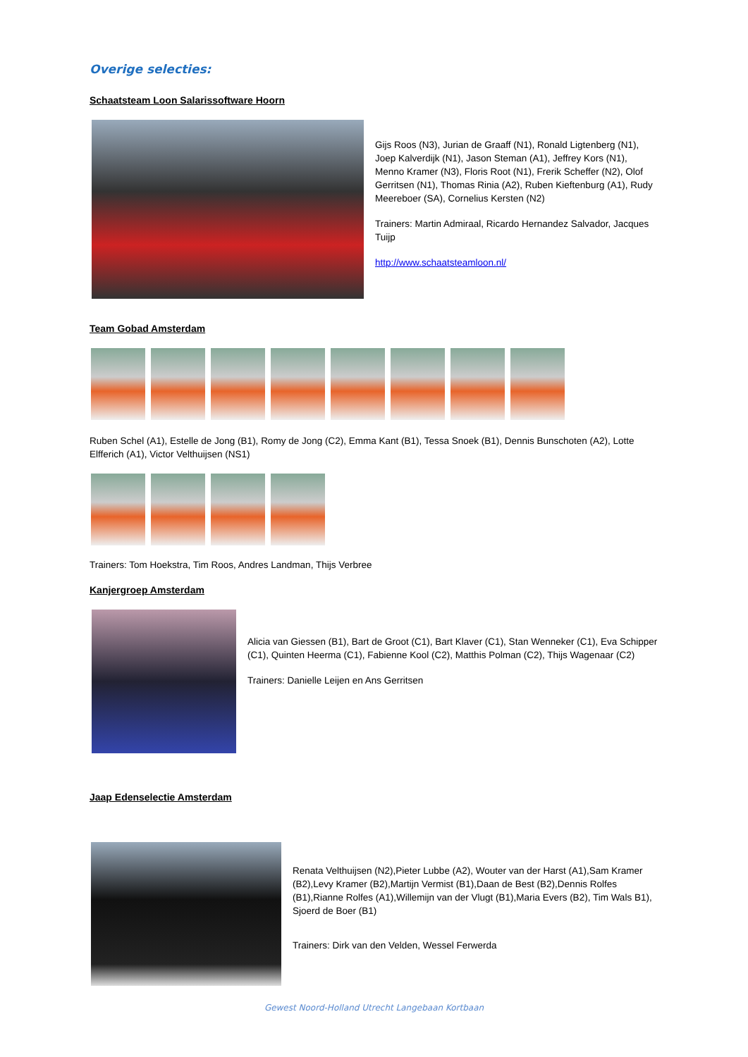Overige selecties:
Schaatsteam Loon Salarissoftware Hoorn
Gijs Roos (N3), Jurian de Graaff (N1), Ronald Ligtenberg (N1), Joep Kalverdijk (N1), Jason Steman (A1), Jeffrey Kors (N1), Menno Kramer (N3), Floris Root (N1), Frerik Scheffer (N2), Olof Gerritsen (N1), Thomas Rinia (A2), Ruben Kieftenburg (A1), Rudy Meereboer (SA), Cornelius Kersten (N2)
Trainers: Martin Admiraal, Ricardo Hernandez Salvador, Jacques Tuijp
http://www.schaatsteamloon.nl/
Team Gobad Amsterdam
Ruben Schel (A1), Estelle de Jong (B1), Romy de Jong (C2), Emma Kant (B1), Tessa Snoek (B1), Dennis Bunschoten (A2), Lotte Elfferich (A1), Victor Velthuijsen (NS1)
Trainers: Tom Hoekstra, Tim Roos, Andres Landman, Thijs Verbree
Kanjergroep Amsterdam
Alicia van Giessen (B1), Bart de Groot (C1), Bart Klaver (C1), Stan Wenneker (C1), Eva Schipper (C1), Quinten Heerma (C1), Fabienne Kool (C2), Matthis Polman (C2), Thijs Wagenaar (C2)
Trainers: Danielle Leijen en Ans Gerritsen
Jaap Edenselectie Amsterdam
Renata Velthuijsen (N2),Pieter Lubbe (A2), Wouter van der Harst (A1),Sam Kramer (B2),Levy Kramer (B2),Martijn Vermist (B1),Daan de Best (B2),Dennis Rolfes (B1),Rianne Rolfes (A1),Willemijn van der Vlugt (B1),Maria Evers (B2), Tim Wals B1), Sjoerd de Boer (B1)
Trainers: Dirk van den Velden, Wessel Ferwerda
Gewest Noord-Holland Utrecht Langebaan Kortbaan